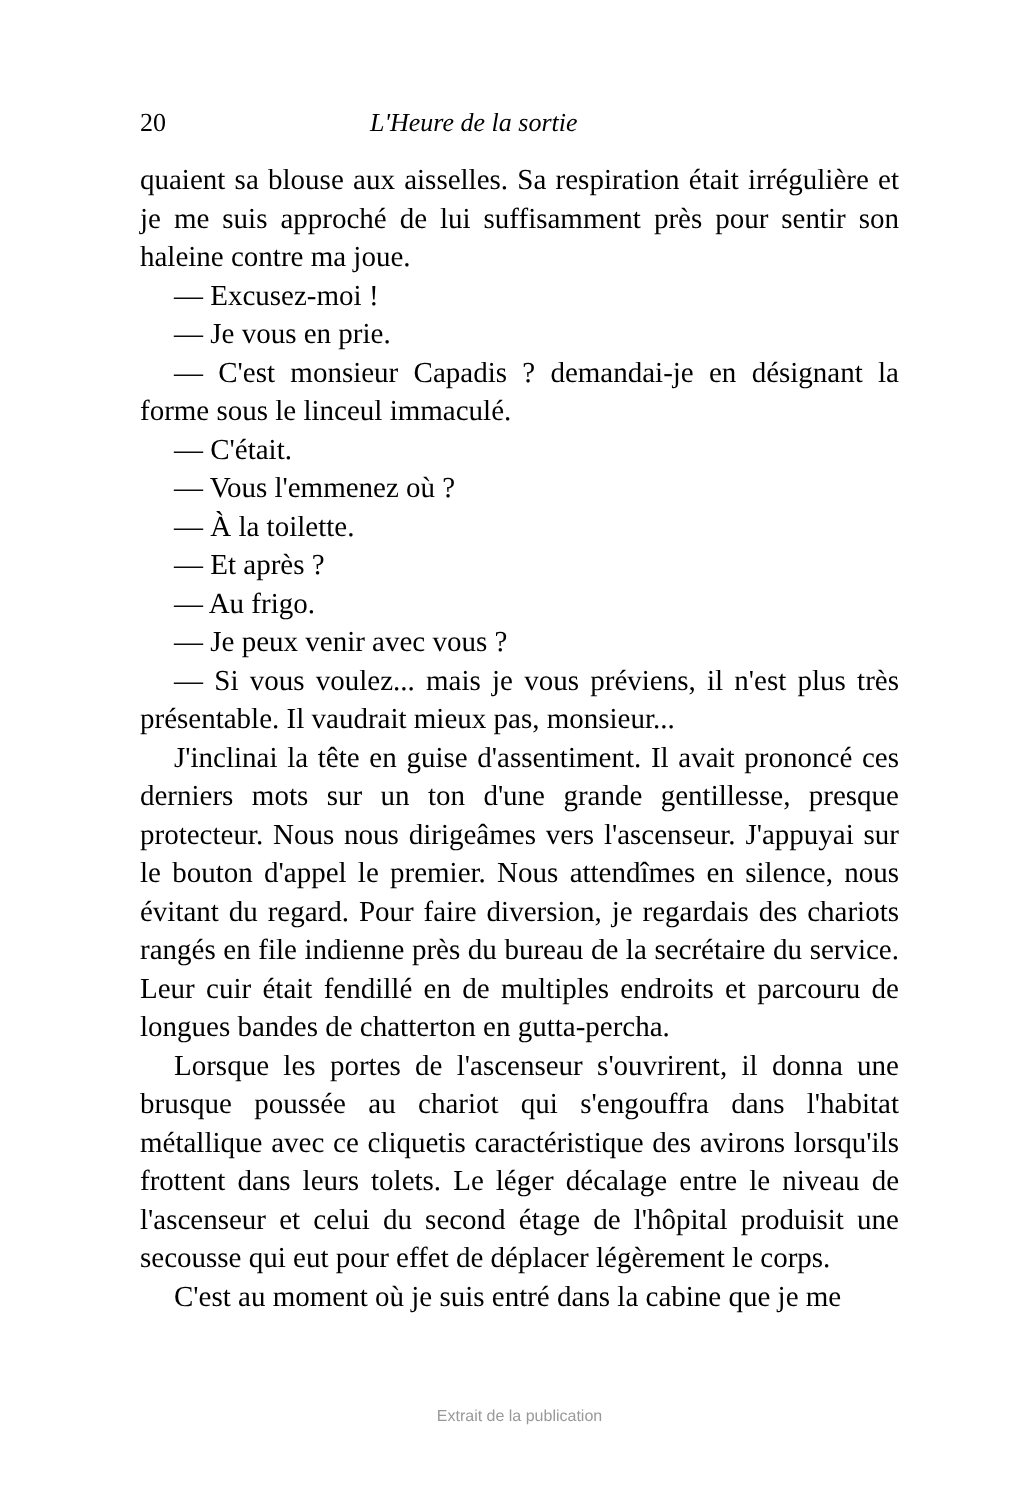20 L'Heure de la sortie
quaient sa blouse aux aisselles. Sa respiration était irrégulière et je me suis approché de lui suffisamment près pour sentir son haleine contre ma joue.
— Excusez-moi !
— Je vous en prie.
— C'est monsieur Capadis ? demandai-je en désignant la forme sous le linceul immaculé.
— C'était.
— Vous l'emmenez où ?
— À la toilette.
— Et après ?
— Au frigo.
— Je peux venir avec vous ?
— Si vous voulez... mais je vous préviens, il n'est plus très présentable. Il vaudrait mieux pas, monsieur...
J'inclinai la tête en guise d'assentiment. Il avait prononcé ces derniers mots sur un ton d'une grande gentillesse, presque protecteur. Nous nous dirigeâmes vers l'ascenseur. J'appuyai sur le bouton d'appel le premier. Nous attendîmes en silence, nous évitant du regard. Pour faire diversion, je regardais des chariots rangés en file indienne près du bureau de la secrétaire du service. Leur cuir était fendillé en de multiples endroits et parcouru de longues bandes de chatterton en gutta-percha.
Lorsque les portes de l'ascenseur s'ouvrirent, il donna une brusque poussée au chariot qui s'engouffra dans l'habitat métallique avec ce cliquetis caractéristique des avirons lorsqu'ils frottent dans leurs tolets. Le léger décalage entre le niveau de l'ascenseur et celui du second étage de l'hôpital produisit une secousse qui eut pour effet de déplacer légèrement le corps.
C'est au moment où je suis entré dans la cabine que je me
Extrait de la publication